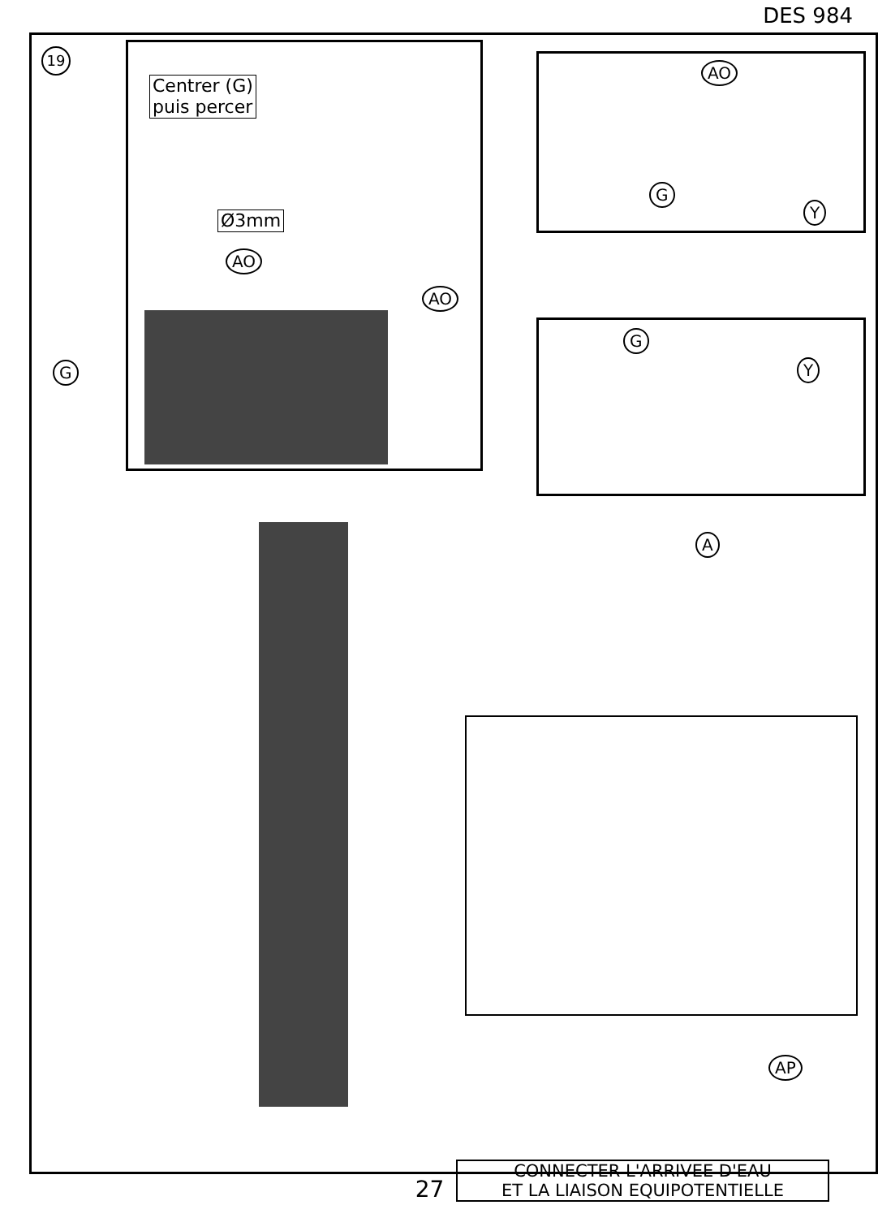DES 984
19
Centrer (G)
puis percer
Ø3mm
AO
AO
G
AO
G
Y
G
Y
A
AP
CONNECTER L'ARRIVEE D'EAU
ET LA LIAISON EQUIPOTENTIELLE
27